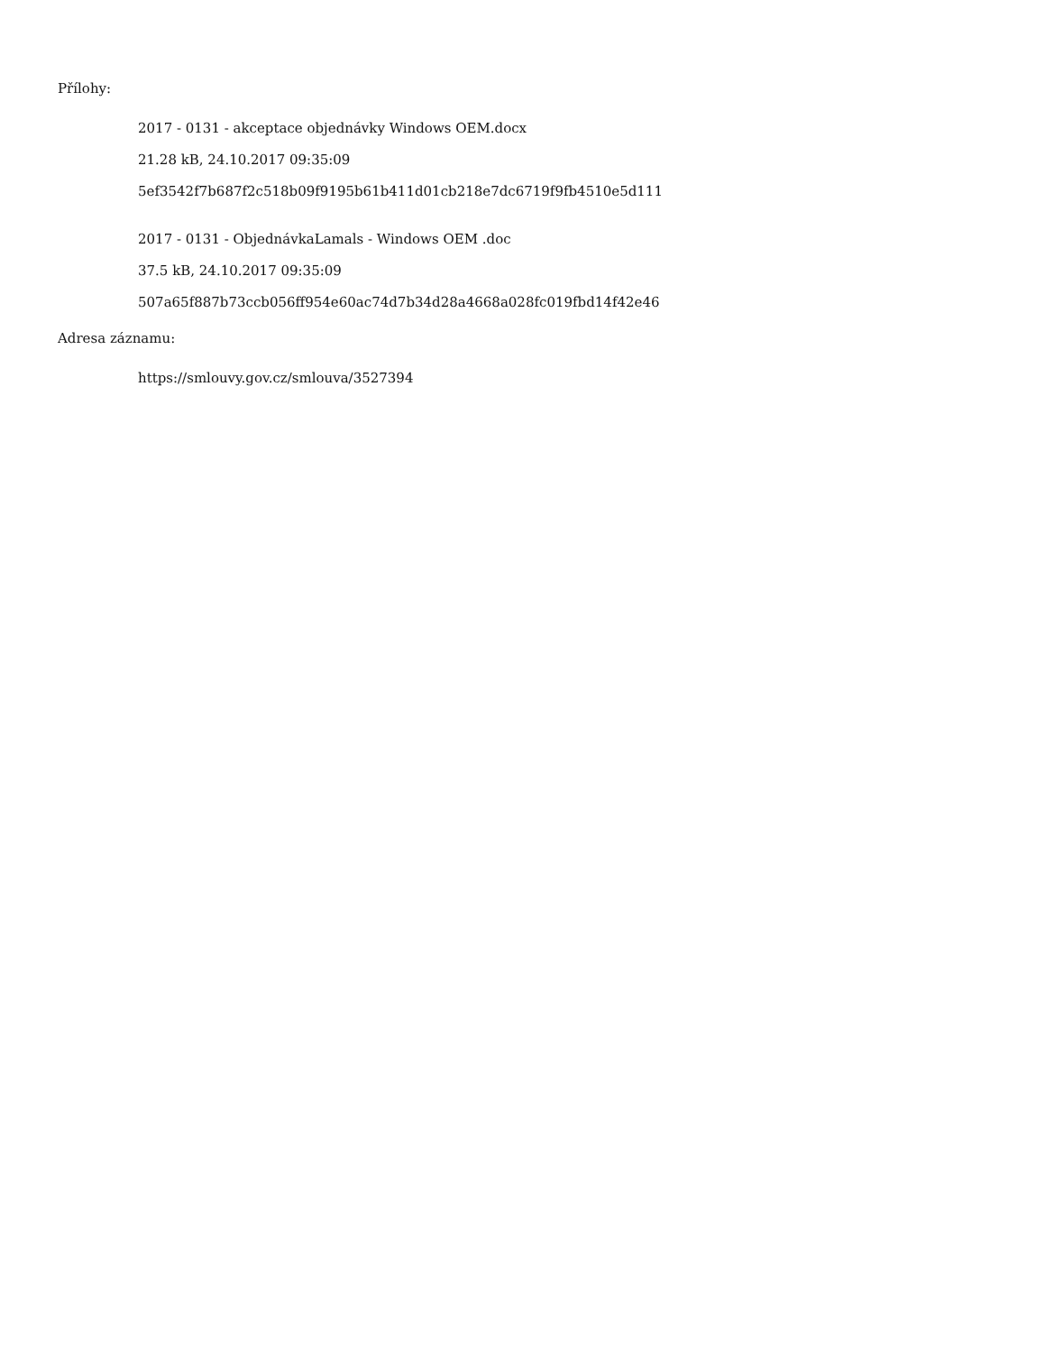Přílohy:
2017 - 0131 - akceptace objednávky Windows OEM.docx
21.28 kB, 24.10.2017 09:35:09
5ef3542f7b687f2c518b09f9195b61b411d01cb218e7dc6719f9fb4510e5d111
2017 - 0131 - ObjednávkaLamals - Windows OEM .doc
37.5 kB, 24.10.2017 09:35:09
507a65f887b73ccb056ff954e60ac74d7b34d28a4668a028fc019fbd14f42e46
Adresa záznamu:
https://smlouvy.gov.cz/smlouva/3527394